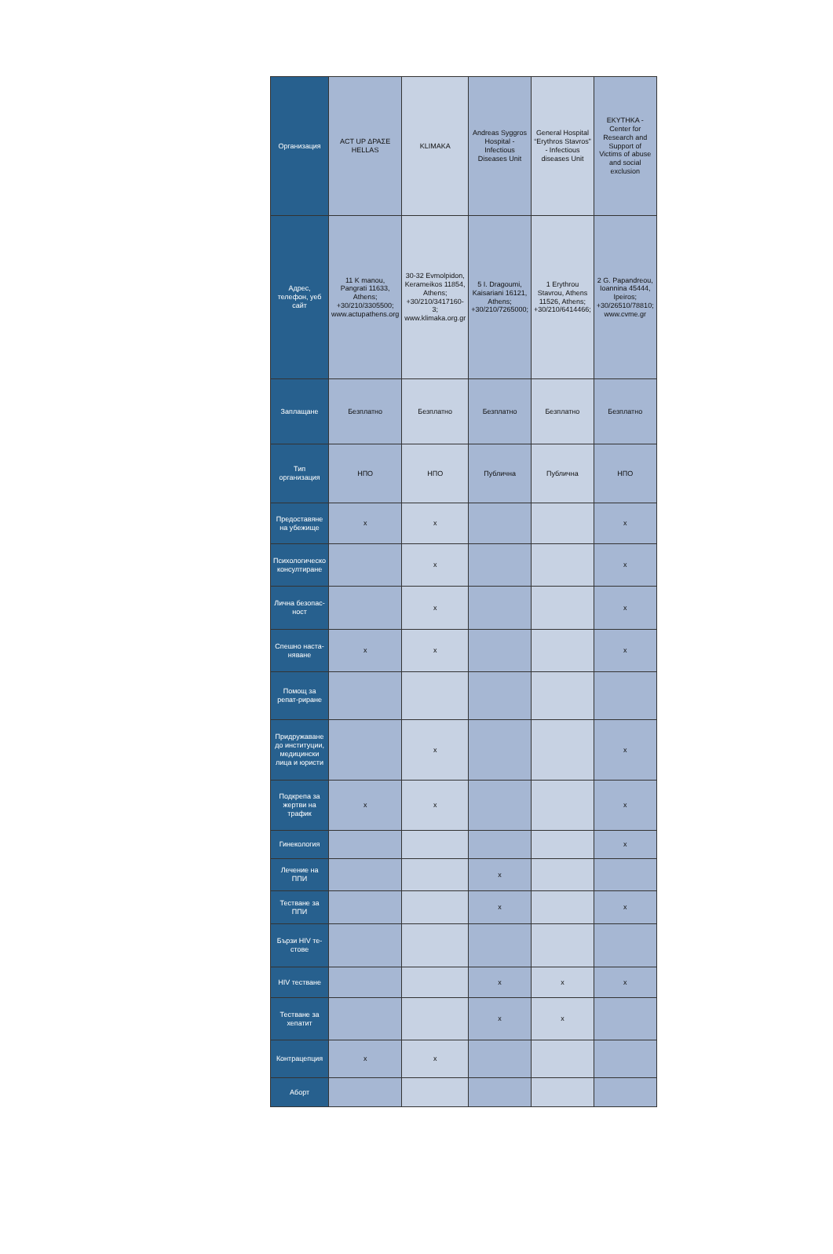| Организация | ACT UP ΔΡΑΣΕ HELLAS | KLIMAKA | Andreas Syggros Hospital - Infectious Diseases Unit | General Hospital “Erythros Stavros” - Infectious diseases Unit | EKYTHKA - Center for Research and Support of Victims of abuse and social exclusion |
| Адрес, телефон, уеб сайт | 11 K manou, Pangrati 11633, Athens; +30/210/3305500; www.actupathens.org | 30-32 Evmolpidon, Kerameikos 11854, Athens; +30/210/3417160-3; www.klimaka.org.gr | 5 I. Dragoumi, Kaisariani 16121, Athens; +30/210/7265000; | 1 Erythrou Stavrou, Athens 11526, Athens; +30/210/6414466; | 2 G. Papandreou, Ioannina 45444, Ipeiros; +30/26510/78810; www.cvme.gr |
| Заплащане | Безплатно | Безплатно | Безплатно | Безплатно | Безплатно |
| Тип организация | НПО | НПО | Публична | Публична | НПО |
| Предоставяне на убежище | x | x | | | x |
| Психологическо консултиране | | x | | | x |
| Лична безопас-ност | | x | | | x |
| Спешно наста-няване | x | x | | | x |
| Помощ за репат-риране | | | | | |
| Придружаване до институции, медицински лица и юристи | | x | | | x |
| Подкрепа за жертви на трафик | x | x | | | x |
| Гинекология | | | | | x |
| Лечение на ППИ | | | x | | |
| Тестване за ППИ | | | x | | x |
| Бързи HIV те-стове | | | | | |
| HIV тестване | | | x | x | x |
| Тестване за хепатит | | | x | x | |
| Контрацепция | x | x | | | |
| Аборт | | | | | |